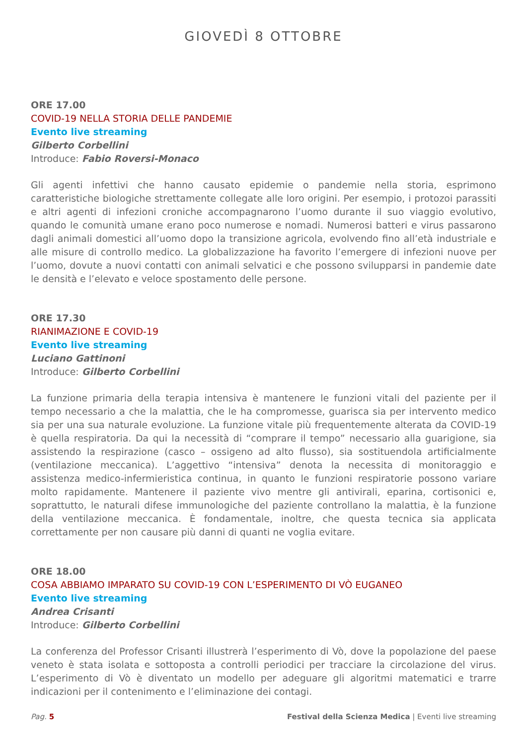GIOVEDÌ 8 OTTOBRE
ORE 17.00
COVID-19 NELLA STORIA DELLE PANDEMIE
Evento live streaming
Gilberto Corbellini
Introduce: Fabio Roversi-Monaco
Gli agenti infettivi che hanno causato epidemie o pandemie nella storia, esprimono caratteristiche biologiche strettamente collegate alle loro origini. Per esempio, i protozoi parassiti e altri agenti di infezioni croniche accompagnarono l’uomo durante il suo viaggio evolutivo, quando le comunità umane erano poco numerose e nomadi. Numerosi batteri e virus passarono dagli animali domestici all’uomo dopo la transizione agricola, evolvendo fino all’età industriale e alle misure di controllo medico. La globalizzazione ha favorito l’emergere di infezioni nuove per l’uomo, dovute a nuovi contatti con animali selvatici e che possono svilupparsi in pandemie date le densità e l’elevato e veloce spostamento delle persone.
ORE 17.30
RIANIMAZIONE E COVID-19
Evento live streaming
Luciano Gattinoni
Introduce: Gilberto Corbellini
La funzione primaria della terapia intensiva è mantenere le funzioni vitali del paziente per il tempo necessario a che la malattia, che le ha compromesse, guarisca sia per intervento medico sia per una sua naturale evoluzione. La funzione vitale più frequentemente alterata da COVID-19 è quella respiratoria. Da qui la necessità di “comprare il tempo” necessario alla guarigione, sia assistendo la respirazione (casco – ossigeno ad alto flusso), sia sostituendola artificialmente (ventilazione meccanica). L’aggettivo “intensiva” denota la necessita di monitoraggio e assistenza medico-infermieristica continua, in quanto le funzioni respiratorie possono variare molto rapidamente. Mantenere il paziente vivo mentre gli antivirali, eparina, cortisonici e, soprattutto, le naturali difese immunologiche del paziente controllano la malattia, è la funzione della ventilazione meccanica. È fondamentale, inoltre, che questa tecnica sia applicata correttamente per non causare più danni di quanti ne voglia evitare.
ORE 18.00
COSA ABBIAMO IMPARATO SU COVID-19 CON L’ESPERIMENTO DI VÒ EUGANEO
Evento live streaming
Andrea Crisanti
Introduce: Gilberto Corbellini
La conferenza del Professor Crisanti illustrerà l’esperimento di Vò, dove la popolazione del paese veneto è stata isolata e sottoposta a controlli periodici per tracciare la circolazione del virus. L’esperimento di Vò è diventato un modello per adeguare gli algoritmi matematici e trarre indicazioni per il contenimento e l’eliminazione dei contagi.
Pag. 5 Festival della Scienza Medica | Eventi live streaming